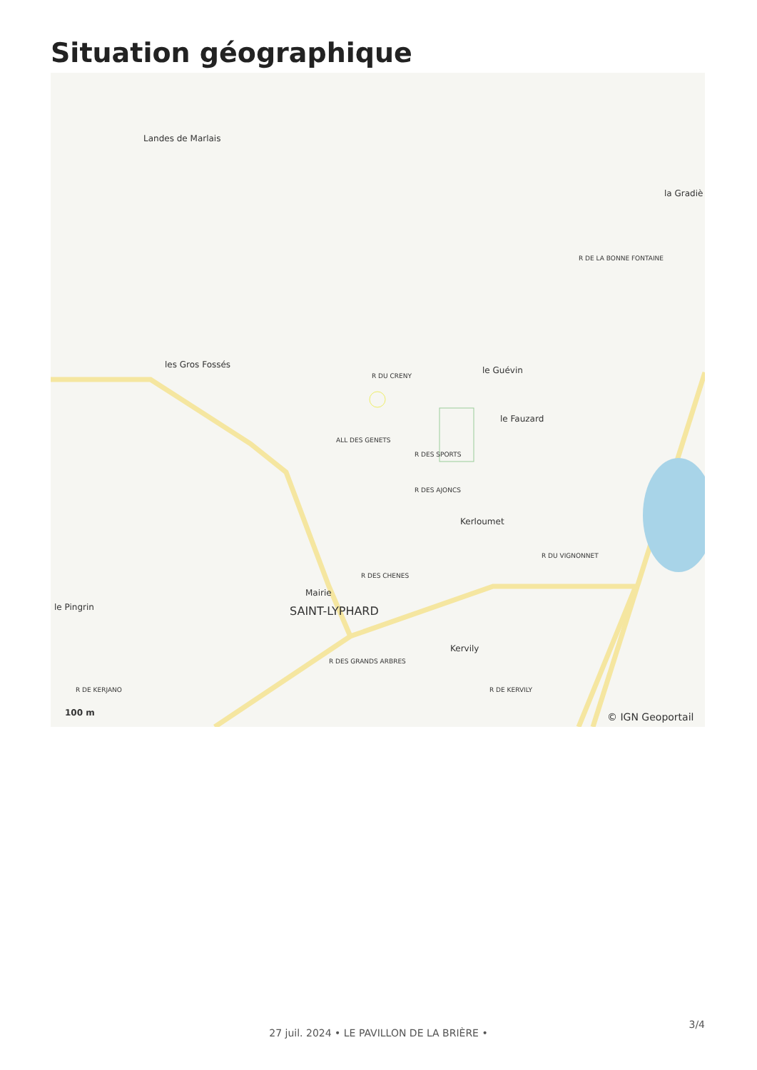Situation géographique
Landes de Marlais
les Gros Fossés
le Guévin
le Fauzard
la Gradiè
Kerloumet
Kervily
le Pingrin
Mairie
SAINT-LYPHARD
R DU CRENY
ALL DES GENETS
R DES SPORTS
R DES AJONCS
R DES CHENES
R DU VIGNONNET
R DE LA BONNE FONTAINE
R DES GRANDS ARBRES
R DE KERVILY
R DE KERJANO
100 m © IGN Geoportail
3/4
27 juil. 2024 • LE PAVILLON DE LA BRIÈRE •